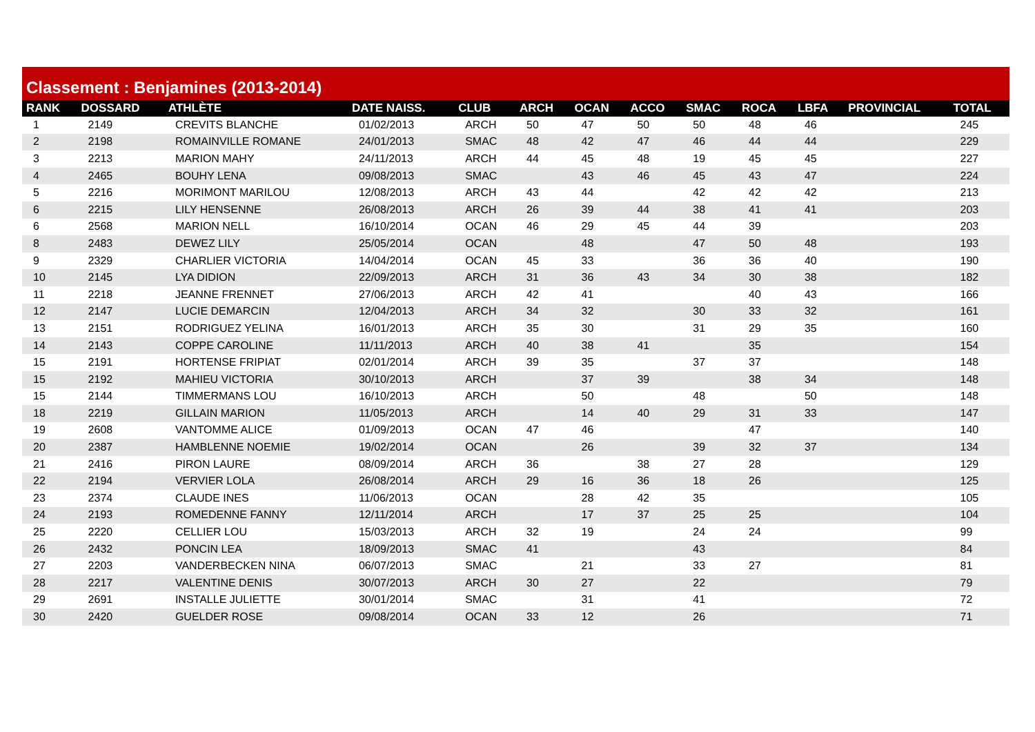Classement : Benjamines (2013-2014)
| RANK | DOSSARD | ATHLÈTE | DATE NAISS. | CLUB | ARCH | OCAN | ACCO | SMAC | ROCA | LBFA | PROVINCIAL | TOTAL |
| --- | --- | --- | --- | --- | --- | --- | --- | --- | --- | --- | --- | --- |
| 1 | 2149 | CREVITS BLANCHE | 01/02/2013 | ARCH | 50 | 47 | 50 | 50 | 48 | 46 | | 245 |
| 2 | 2198 | ROMAINVILLE ROMANE | 24/01/2013 | SMAC | 48 | 42 | 47 | 46 | 44 | 44 | | 229 |
| 3 | 2213 | MARION MAHY | 24/11/2013 | ARCH | 44 | 45 | 48 | 19 | 45 | 45 | | 227 |
| 4 | 2465 | BOUHY LENA | 09/08/2013 | SMAC | | 43 | 46 | 45 | 43 | 47 | | 224 |
| 5 | 2216 | MORIMONT MARILOU | 12/08/2013 | ARCH | 43 | 44 | | 42 | 42 | 42 | | 213 |
| 6 | 2215 | LILY HENSENNE | 26/08/2013 | ARCH | 26 | 39 | 44 | 38 | 41 | 41 | | 203 |
| 6 | 2568 | MARION NELL | 16/10/2014 | OCAN | 46 | 29 | 45 | 44 | 39 | | | 203 |
| 8 | 2483 | DEWEZ LILY | 25/05/2014 | OCAN | | 48 | | 47 | 50 | 48 | | 193 |
| 9 | 2329 | CHARLIER VICTORIA | 14/04/2014 | OCAN | 45 | 33 | | 36 | 36 | 40 | | 190 |
| 10 | 2145 | LYA DIDION | 22/09/2013 | ARCH | 31 | 36 | 43 | 34 | 30 | 38 | | 182 |
| 11 | 2218 | JEANNE FRENNET | 27/06/2013 | ARCH | 42 | 41 | | | 40 | 43 | | 166 |
| 12 | 2147 | LUCIE DEMARCIN | 12/04/2013 | ARCH | 34 | 32 | | 30 | 33 | 32 | | 161 |
| 13 | 2151 | RODRIGUEZ YELINA | 16/01/2013 | ARCH | 35 | 30 | | 31 | 29 | 35 | | 160 |
| 14 | 2143 | COPPE CAROLINE | 11/11/2013 | ARCH | 40 | 38 | 41 | | 35 | | | 154 |
| 15 | 2191 | HORTENSE FRIPIAT | 02/01/2014 | ARCH | 39 | 35 | | 37 | 37 | | | 148 |
| 15 | 2192 | MAHIEU VICTORIA | 30/10/2013 | ARCH | | 37 | 39 | | 38 | 34 | | 148 |
| 15 | 2144 | TIMMERMANS LOU | 16/10/2013 | ARCH | | 50 | | 48 | | 50 | | 148 |
| 18 | 2219 | GILLAIN MARION | 11/05/2013 | ARCH | | 14 | 40 | 29 | 31 | 33 | | 147 |
| 19 | 2608 | VANTOMME ALICE | 01/09/2013 | OCAN | 47 | 46 | | | 47 | | | 140 |
| 20 | 2387 | HAMBLENNE NOEMIE | 19/02/2014 | OCAN | | 26 | | 39 | 32 | 37 | | 134 |
| 21 | 2416 | PIRON LAURE | 08/09/2014 | ARCH | 36 | | 38 | 27 | 28 | | | 129 |
| 22 | 2194 | VERVIER LOLA | 26/08/2014 | ARCH | 29 | 16 | 36 | 18 | 26 | | | 125 |
| 23 | 2374 | CLAUDE INES | 11/06/2013 | OCAN | | 28 | 42 | 35 | | | | 105 |
| 24 | 2193 | ROMEDENNE FANNY | 12/11/2014 | ARCH | | 17 | 37 | 25 | 25 | | | 104 |
| 25 | 2220 | CELLIER LOU | 15/03/2013 | ARCH | 32 | 19 | | 24 | 24 | | | 99 |
| 26 | 2432 | PONCIN LEA | 18/09/2013 | SMAC | 41 | | | 43 | | | | 84 |
| 27 | 2203 | VANDERBECKEN NINA | 06/07/2013 | SMAC | | 21 | | 33 | 27 | | | 81 |
| 28 | 2217 | VALENTINE DENIS | 30/07/2013 | ARCH | 30 | 27 | | 22 | | | | 79 |
| 29 | 2691 | INSTALLE JULIETTE | 30/01/2014 | SMAC | | 31 | | 41 | | | | 72 |
| 30 | 2420 | GUELDER ROSE | 09/08/2014 | OCAN | 33 | 12 | | 26 | | | | 71 |